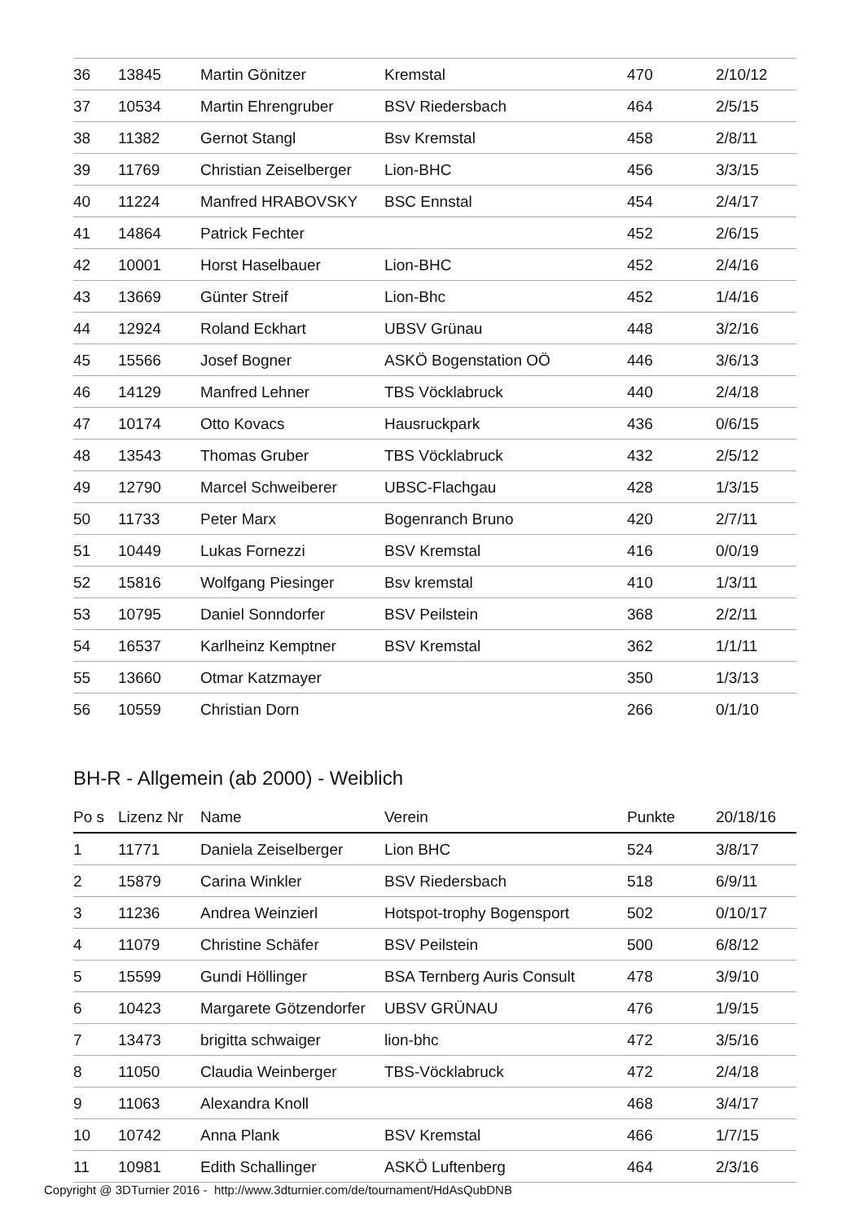| 36 | 13845 | Martin Gönitzer | Kremstal | 470 | 2/10/12 |
| 37 | 10534 | Martin Ehrengruber | BSV Riedersbach | 464 | 2/5/15 |
| 38 | 11382 | Gernot Stangl | Bsv Kremstal | 458 | 2/8/11 |
| 39 | 11769 | Christian Zeiselberger | Lion-BHC | 456 | 3/3/15 |
| 40 | 11224 | Manfred HRABOVSKY | BSC Ennstal | 454 | 2/4/17 |
| 41 | 14864 | Patrick Fechter | | 452 | 2/6/15 |
| 42 | 10001 | Horst Haselbauer | Lion-BHC | 452 | 2/4/16 |
| 43 | 13669 | Günter Streif | Lion-Bhc | 452 | 1/4/16 |
| 44 | 12924 | Roland Eckhart | UBSV Grünau | 448 | 3/2/16 |
| 45 | 15566 | Josef Bogner | ASKÖ Bogenstation OÖ | 446 | 3/6/13 |
| 46 | 14129 | Manfred Lehner | TBS Vöcklabruck | 440 | 2/4/18 |
| 47 | 10174 | Otto Kovacs | Hausruckpark | 436 | 0/6/15 |
| 48 | 13543 | Thomas Gruber | TBS Vöcklabruck | 432 | 2/5/12 |
| 49 | 12790 | Marcel Schweiberer | UBSC-Flachgau | 428 | 1/3/15 |
| 50 | 11733 | Peter Marx | Bogenranch Bruno | 420 | 2/7/11 |
| 51 | 10449 | Lukas Fornezzi | BSV Kremstal | 416 | 0/0/19 |
| 52 | 15816 | Wolfgang Piesinger | Bsv kremstal | 410 | 1/3/11 |
| 53 | 10795 | Daniel Sonndorfer | BSV Peilstein | 368 | 2/2/11 |
| 54 | 16537 | Karlheinz Kemptner | BSV Kremstal | 362 | 1/1/11 |
| 55 | 13660 | Otmar Katzmayer | | 350 | 1/3/13 |
| 56 | 10559 | Christian Dorn | | 266 | 0/1/10 |
BH-R - Allgemein (ab 2000) - Weiblich
| Po s | Lizenz Nr | Name | Verein | Punkte | 20/18/16 |
| --- | --- | --- | --- | --- | --- |
| 1 | 11771 | Daniela Zeiselberger | Lion BHC | 524 | 3/8/17 |
| 2 | 15879 | Carina Winkler | BSV Riedersbach | 518 | 6/9/11 |
| 3 | 11236 | Andrea Weinzierl | Hotspot-trophy Bogensport | 502 | 0/10/17 |
| 4 | 11079 | Christine Schäfer | BSV Peilstein | 500 | 6/8/12 |
| 5 | 15599 | Gundi Höllinger | BSA Ternberg Auris Consult | 478 | 3/9/10 |
| 6 | 10423 | Margarete Götzendorfer | UBSV GRÜNAU | 476 | 1/9/15 |
| 7 | 13473 | brigitta schwaiger | lion-bhc | 472 | 3/5/16 |
| 8 | 11050 | Claudia Weinberger | TBS-Vöcklabruck | 472 | 2/4/18 |
| 9 | 11063 | Alexandra Knoll | | 468 | 3/4/17 |
| 10 | 10742 | Anna Plank | BSV Kremstal | 466 | 1/7/15 |
| 11 | 10981 | Edith Schallinger | ASKÖ Luftenberg | 464 | 2/3/16 |
Copyright @ 3DTurnier 2016 - http://www.3dturnier.com/de/tournament/HdAsQubDNB